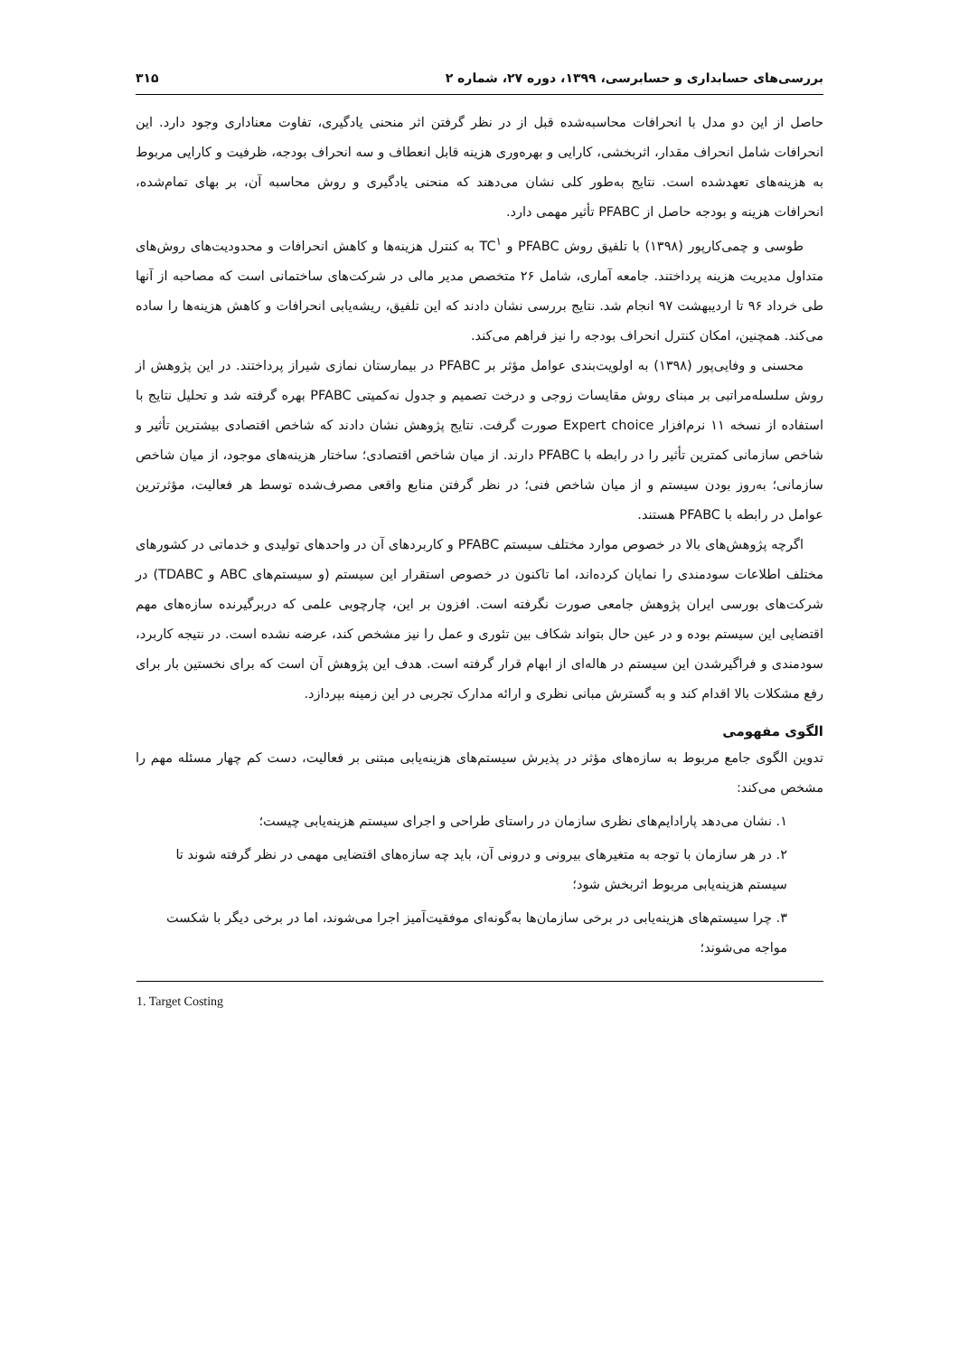بررسی‌های حسابداری و حسابرسی، ۱۳۹۹، دوره ۲۷، شماره ۲ ۳۱۵
حاصل از این دو مدل با انحرافات محاسبه‌شده قبل از در نظر گرفتن اثر منحنی یادگیری، تفاوت معناداری وجود دارد. این انحرافات شامل انحراف مقدار، اثربخشی، کارایی و بهره‌وری هزینه قابل انعطاف و سه انحراف بودجه، ظرفیت و کارایی مربوط به هزینه‌های تعهدشده است. نتایج به‌طور کلی نشان می‌دهند که منحنی یادگیری و روش محاسبه آن، بر بهای تمام‌شده، انحرافات هزینه و بودجه حاصل از PFABC تأثیر مهمی دارد.
طوسی و چمی‌کارپور (۱۳۹۸) با تلفیق روش PFABC و TC<sup>۱</sup> به کنترل هزینه‌ها و کاهش انحرافات و محدودیت‌های روش‌های متداول مدیریت هزینه پرداختند. جامعه آماری، شامل ۲۶ متخصص مدیر مالی در شرکت‌های ساختمانی است که مصاحبه از آنها طی خرداد ۹۶ تا اردیبهشت ۹۷ انجام شد. نتایج بررسی نشان دادند که این تلفیق، ریشه‌یابی انحرافات و کاهش هزینه‌ها را ساده می‌کند. همچنین، امکان کنترل انحراف بودجه را نیز فراهم می‌کند.
محسنی و وفایی‌پور (۱۳۹۸) به اولویت‌بندی عوامل مؤثر بر PFABC در بیمارستان نمازی شیراز پرداختند. در این پژوهش از روش سلسله‌مراتبی بر مبنای روش مقایسات زوجی و درخت تصمیم و جدول نه‌کمیتی PFABC بهره گرفته شد و تحلیل نتایج با استفاده از نسخه ۱۱ نرم‌افزار Expert choice صورت گرفت. نتایج پژوهش نشان دادند که شاخص اقتصادی بیشترین تأثیر و شاخص سازمانی کمترین تأثیر را در رابطه با PFABC دارند. از میان شاخص اقتصادی؛ ساختار هزینه‌های موجود، از میان شاخص سازمانی؛ به‌روز بودن سیستم و از میان شاخص فنی؛ در نظر گرفتن منابع واقعی مصرف‌شده توسط هر فعالیت، مؤثرترین عوامل در رابطه با PFABC هستند.
اگرچه پژوهش‌های بالا در خصوص موارد مختلف سیستم PFABC و کاربردهای آن در واحدهای تولیدی و خدماتی در کشورهای مختلف اطلاعات سودمندی را نمایان کرده‌اند، اما تاکنون در خصوص استقرار این سیستم (و سیستم‌های ABC و TDABC) در شرکت‌های بورسی ایران پژوهش جامعی صورت نگرفته است. افزون بر این، چارچوبی علمی که دربرگیرنده سازه‌های مهم اقتضایی این سیستم بوده و در عین حال بتواند شکاف بین تئوری و عمل را نیز مشخص کند، عرضه نشده است. در نتیجه کاربرد، سودمندی و فراگیرشدن این سیستم در هاله‌ای از ابهام قرار گرفته است. هدف این پژوهش آن است که برای نخستین بار برای رفع مشکلات بالا اقدام کند و به گسترش مبانی نظری و ارائه مدارک تجربی در این زمینه بپردازد.
الگوی مفهومی
تدوین الگوی جامع مربوط به سازه‌های مؤثر در پذیرش سیستم‌های هزینه‌یابی مبتنی بر فعالیت، دست کم چهار مسئله مهم را مشخص می‌کند:
۱. نشان می‌دهد پارادایم‌های نظری سازمان در راستای طراحی و اجرای سیستم هزینه‌یابی چیست؛
۲. در هر سازمان با توجه به متغیرهای بیرونی و درونی آن، باید چه سازه‌های اقتضایی مهمی در نظر گرفته شوند تا سیستم هزینه‌یابی مربوط اثربخش شود؛
۳. چرا سیستم‌های هزینه‌یابی در برخی سازمان‌ها به‌گونه‌ای موفقیت‌آمیز اجرا می‌شوند، اما در برخی دیگر با شکست مواجه می‌شوند؛
1. Target Costing